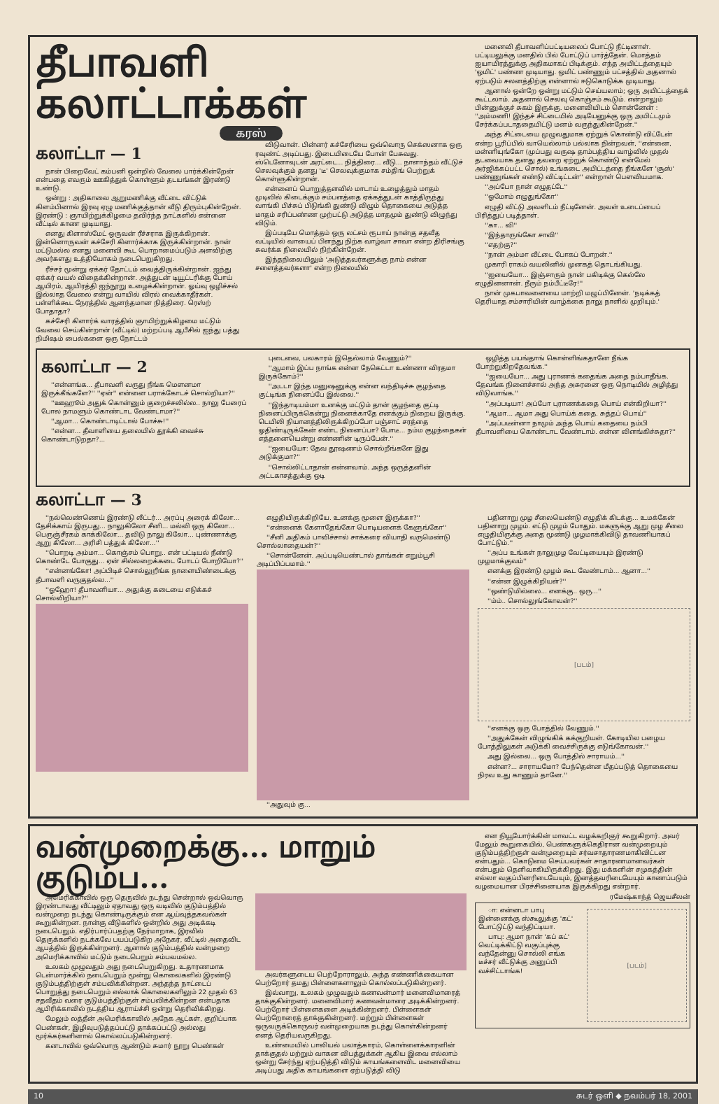தீபாவளி கலாட்டாக்கள்
கரஸ்
கலாட்டா — 1
நான் பிறைவேட் கம்பனி ஒன்றில் வேலை பார்க்கின்றேன் என்பதை எவரும் ஊகித்துக் கொள்ளும் தடயங்கள் இரண்டு உண்டு.
ஒன்று : அதிகாலை ஆறுமணிக்கு வீட்டை விட்டுக் கிளம்பினால் இரவு ஏழு மணிக்குத்தான் வீடு திரும்புகின்றேன். இரண்டு : ஞாயிற்றுக்கிழமை தவிர்ந்த நாட்களில் என்னை வீட்டில் காண முடியாது.
எனது கிளாஸ்மேட் ஒருவன் ரீச்சராக இருக்கிறான். இன்னொருவன் கச்சேரி கிளார்க்காக இருக்கின்றான். நான் மட்டுமல்ல எனது மனைவி கூட பொறாமைப்படும் அளவிற்கு அவர்களது உத்தியோகம் நடைபெறுகிறது.
ரீச்சர் மூன்று ஏக்கர் தோட்டம் வைத்திருக்கின்றான். ஐந்து ஏக்கர் வயல் விதைக்கின்றான். அத்துடன் டியூட்டரிக்கு போய் ஆயிரம், ஆயிரத்தி ஐந்நூறு உழைக்கின்றான். ஓய்வு ஒழிச்சல் இல்லாத வேலை என்று வாயில் விரல் வைக்காதீர்கள். பள்ளிக்கூட நேரத்தில் ஆனந்தமான நித்திரை. ரெஸ்ற் போதாதா?
கச்சேரி கிளார்க் வாரத்தில் ஞாயிற்றுக்கிழமை மட்டும் வேலை செய்கின்றான் (வீட்டில்) மற்றப்படி ஆபீசில் ஐந்து பத்து நிமிஷம் பைல்களை ஒரு நோட்டம்
விடுவான். பின்னர் கச்சேரியை ஒவ்வொரு செக்ஸனாக ஒரு ரவுண்ட் அடிப்பது. இடையிடையே போன் பேசுவது. ஸ்டெனோவுடன் அரட்டை... நித்திரை... வீடு... நாளாந்தம் வீட்டுச் செலவுக்கும் தனது 'டீ' செலவுக்குமாக சம்திங் பெற்றுக் கொள்ளுகின்றான்.
என்னைப் பொறுத்தளவில் மாடாய் உழைத்தும் மாதம் முடிவில் கிடைக்கும் சம்பளத்தை ஏக்கத்துடன் காத்திருந்து வாங்கி பிச்சுப் பிடுங்கி துண்டு விழும் தொகையை அடுத்த மாதம் சரிப்பண்ண முற்பட்டு அடுத்த மாதமும் துண்டு விழுந்து விடும்.
இப்படியே மொத்தம் ஒரு லட்சம் ரூபாய் நான்கு சதவீத வட்டியில் வாயைப் பிளந்து நிற்க வாழ்வா சாவா என்ற திரிசங்கு சுவர்க்க நிலையில் நிற்கின்றேன்.
இந்தநிலையிலும் 'அடுத்தவர்களுக்கு நாம் என்ன சளைத்தவர்களா' என்ற நிலையில்
மனைவி தீபாவளிப்பட்டியலைப் போட்டு நீட்டினாள். பட்டியலுக்கு மனதில் பில் போட்டுப் பார்த்தேன். மொத்தம் ஐயாயிரத்துக்கு அதிகமாகப் பிடிக்கும். எந்த அயிட்டத்தையும் 'ஒமிட்' பண்ண முடியாது. ஒமிட் பண்ணும் பட்சத்தில் அதனால் ஏற்படும் சலனத்திற்கு என்னால் ஈடுகொடுக்க முடியாது.
ஆனால் ஒன்றே ஒன்று மட்டும் செய்யலாம்; ஒரு அயிட்டத்தைக் கூட்டலாம். அதனால் செலவு கொஞ்சம் கூடும். என்றாலும் பின்னுக்குச் சுகம் இருக்கு. மனைவியிடம் சொன்னேன் : ''அம்மணி! இந்தச் சிட்டையில் அடியேனுக்கு ஒரு அயிட்டமும் சேர்க்கப்படாததையிட்டு மனம் வருந்துகின்றேன்.''
அந்த சிட்டையை முழுவதுமாக ஏற்றுக் கொண்டு விட்டேன் என்ற பூரிப்பில் வாயெல்லாம் பல்லாக நின்றவள், ''என்னை, மன்னியுங்கோ (முப்பது வருஷ தாம்பத்திய வாழ்வில் முதல் தடவையாக தனது தவறை ஏற்றுக் கொண்டு என்மேல் அர்ஜிக்கப்பட்ட சொல்) உங்கடை அயிட்டத்தை நீங்களே 'சூஸ்' பண்ணுங்கள் எண்டு விட்டிட்டன்'' என்றாள் பெளவியமாக.
''அப்போ நான் எழுதட்டே''
''ஓமோம் எழுதுங்கோ''
எழுதி விட்டு அவளிடம் நீட்டினேன். அவள் உடைப்பைப் பிரித்துப் படித்தாள்.
''கா... வி''
''இந்தாருங்கோ சாவி''
''எதற்கு?''
''நான் அம்மா வீட்டை போகப் போறன்.''
முகாரி ராகம் வயலினில் முனகத் தொடங்கியது.
''ஐயையோ... இஞ்சாரும் நான் பகிடிக்கு கெல்லே எழுதினனான். நீரும் நம்பீட்டீரே!''
நான் முகபாவனையை மாற்றி மழுப்பினேன். 'நடிக்கத் தெரியாத சம்சாரியின் வாழ்க்கை நாலு நாளில் முறியும்.'
கலாட்டா — 2
''என்னங்க... தீபாவளி வருது நீங்க மௌனமா இருக்கீங்களே?'' ''ஏன்'' என்னை பராக்கோடச் சொல்றியா?''
''ஊஹூம் அதுக் கொன்னும் குறைச்சலில்ல.. நாலு பேரைப் போல நாமளும் கொண்டாட வேண்டாமா?''
''ஆமா... கொண்டாடிட்டால் போச்சு!''
''என்ன... தீவாளியை தலையில் தூக்கி வைச்சு கொண்டாடுறதா?...
புடைவை, பலகாரம் இதெல்லாம் வேணும்?''
''ஆமாம் இப்ப நாங்க என்ன நேகெட்டா உண்ணா விரதமா இருக்கோம்?''
''அடடா இந்த மனுஷனுக்கு என்ன வந்திடிச்சு குழந்தை குட்டிங்க நினைப்பே இல்லை.''
''இந்தாடியம்மா உனக்கு மட்டும் தான் குழந்தை குட்டி நினைப்பிருக்கென்று நினைக்காதே எனக்கும் நிறைய இருக்கு. டெயிலி நியானத்திலிருக்கிறப்போ பஞ்சாட் சரத்தை ஓதிண்டிருக்கேன் எண்ட நினைப்பா? போடீ... நம்ம குழந்தைகள் எத்தனையென்று எண்ணின் டிருப்பேன்.''
''ஐயையோ: தேவ தூஷணம் சொல்றீங்களே இது அடுக்குமா?''
''சொல்லிட்டாதான் என்னவாம். அந்த ஒருத்தனின் அட்டகாசத்துக்கு ஒடி
ஒழித்த பயங்தாங் கொள்ளிங்கதானே நீங்க போற்றுகிறதேவங்க.''
''ஐயையோ... அது புராணக் கதைங்க அதை நம்பாதீங்க. தேவங்க நினைச்சால் அந்த அசுரனை ஒரு நொடியில் அழித்து விடுவாங்க.''
''அப்படியா! அப்போ புராணக்கதை பொய் என்கிறியா?''
''ஆமா... ஆமா அது பொய்க் கதை. சுத்தப் பொய்''
''அப்படீன்னா நாமும் அந்த பொய் கதையை நம்பி தீபாவளியை கொண்டாட வேண்டாம். என்ன விளங்கிச்சுதா?''
கலாட்டா — 3
''நல்லெண்ணெய் இரண்டு லீட்டர்... அரப்பு அரைக் கிலோ... தேசிக்காய் இருபது... நாலுகிலோ சீனி... மல்லி ஒரு கிலோ... பெருஞ்சீரகம் காக்கிலோ... தவிடு நாலு கிலோ... புண்ணாக்கு ஆறு கிலோ... அரிசி பத்துக் கிலோ...''
''பொறடி அம்மா... கொஞ்சம் பொறு.. என் பட்டியல் நீண்டு கொண்டே போகுது... ஏன் சில்லறைக்கடை போடப் போறியோ?''
''என்னங்கோ! அப்பிடிச் சொல்லுறீங்க நாளையிண்டைக்கு தீபாவளி வருகுதல்ல...''
''ஓஹோ! தீபாவளியா... அதுக்கு கடையை எடுக்கச் சொல்லிறியா?''
எழுதியிருக்கிறியே. உனக்கு மூளை இருக்கா?''
''என்னைக் கேளாதேங்கோ பொடியளைக் கேளுங்கோ''
''சீனி அதிகம் பாவிச்சால் சாக்கரை வியாதி வருமெண்டு சொல்லாதையன்?''
''சொன்னேன். அப்படியெண்டால் தாங்கள் எறும்பூசி அடிப்பிப்பமாம்.''
''அதுவும் கு...
பதினாறு முழ சீலையெண்டு எழுதிக் கிடக்கு... உமக்கேன் பதினாறு முழம். எட்டு முழம் போதும். மகளுக்கு ஆறு முழ சீலை எழுதியிருக்கு அதை மூண்டு முழமாக்கிவிடு தாவணியாகப் போட்டும்.''
''அப்ப உங்கள் நாலுமுழ வேட்டியையும் இரண்டு முழமாக்குவம்''
எனக்கு இரண்டு முழம் கூட வேண்டாம்... ஆனா...''
''என்ன இழுக்கிறியள்?''
''ஒண்டுமில்லை... எனக்கு.. ஒரு...''
''ம்ம்.. சொல்லுங்கோவன்?''
[படம்]
''எனக்கு ஒரு போத்தில் வேணும்.''
''அதுக்கேன் விழுங்கிக் கக்குறியள். கோடியில பழைய போத்திலுகள் அடுக்கி வைச்சிருக்கு எடுங்கோவன்.''
அது இல்லை... ஒரு போத்தில் சாராயம்...''
என்ன?... சாராயமோ? பேந்தென்ன மீதப்படுத் தொகையை நிரவ உது காணும் தானே.''
வன்முறைக்கு... மாறும் குடும்ப...
அமெரிக்காவில் ஒரு தெருவில் நடந்து சென்றால் ஒவ்வொரு இரண்டாவது வீட்டிலும் ஏதாவது ஒரு வடிவில் குடும்பத்தில் வன்முறை நடந்து கொண்டிருக்கும் என ஆய்வுத்தகவல்கள் கூறுகின்றன. நான்கு வீடுகளில் ஒன்றில் அது அடிக்கடி நடைபெறும். எதிர்பார்ப்பதற்கு நேர்மாறாக, இரவில் தெருக்களில் நடக்கவே பயப்படுகிற அநேகர், வீட்டில் அதைவிட ஆபத்தில் இருக்கின்றனர். ஆனால் குடும்பத்தில் வன்முறை அமெரிக்காவில் மட்டும் நடைபெறும் சம்பவமல்ல.
உலகம் முழுவதும் அது நடைபெறுகிறது. உதாரணமாக டென்மார்க்கில் நடைபெறும் மூன்று கொலைகளில் இரண்டு குடும்பத்திற்குள் சம்பவிக்கின்றன. அந்தந்த நாட்டைப் பொறுத்து நடைபெறும் எல்லாக் கொலைகளிலும் 22 முதல் 63 சதவீதம் வரை குடும்பத்திற்குள் சம்பவிக்கின்றன என்பதாக ஆபிரிக்காவில் நடத்திய ஆராய்ச்சி ஒன்று தெரிவிக்கிறது.
மேலும் லத்தீன் அமெரிக்காவில் அநேக ஆட்கள், குறிப்பாக பெண்கள், இழிவுபடுத்தப்பட்டு தாக்கப்பட்டு அல்லது மூர்க்கர்களினால் கொல்லப்படுகின்றனர்.
கனடாவில் ஒவ்வொரு ஆண்டும் சுமார் நூறு பெண்கள்
அவர்களுடைய பெற்றோராலும், அந்த எண்ணிக்கையான பெற்றோர் தமது பிள்ளைகளாலும் கொல்லப்படுகின்றனர்.
இவ்வாறு, உலகம் முழுவதும் கணவன்மார் மனைவிமாரைத் தாக்குகின்றனர். மனைவிமார் கணவன்மாரை அடிக்கின்றனர். பெற்றோர் பிள்ளைகளை அடிக்கின்றனர். பிள்ளைகள் பெற்றோரைத் தாக்குகின்றனர். மற்றும் பிள்ளைகள் ஒருவருக்கொருவர் வன்முறையாக நடந்து கொள்கின்றனர் எனத் தெரியவருகிறது.
உண்மையில் பாலியல் பலாத்காரம், கொள்ளைக்காரனின் தாக்குதல் மற்றும் வாகன விபத்துக்கள் ஆகிய இவை எல்லாம் ஒன்று சேர்ந்து ஏற்படுத்தி விடும் காயங்களைவிட மனைவியை அடிப்பது அதிக காயங்களை ஏற்படுத்தி விடு
என நியூயோர்க்கின் மாவட்ட வழக்கறிஞர் கூறுகிறார். அவர் மேலும் கூறுகையில், பெண்களுக்கெதிரான வன்முறையும் குடும்பத்திற்குள் வன்முறையும் சர்வசாதாரணமாகிவிட்டன என்பதும்... கொடுமை செய்பவர்கள் சாதாரணமானவர்கள் என்பதும் தெளிவாகியிருக்கிறது. இது மக்களின் சமுகத்தின் எல்லா வகுப்பினரிடையேயும், இனத்தவரிடையேயும் காணப்படும் வழமையான பிரச்சினையாக இருக்கிறது என்றார்.
ரமேஷ்காந்த் ஜெயசீலன்
ா: என்னடா பாபு இன்னைக்கு ஸ்கூலுக்கு 'கட்' போட்டுட்டு வந்திட்டியா.
பாபு: ஆமா நான் 'கப் கட்' வெட்டிக்கிட்டு வகுப்புக்கு வந்தேன்னு சொல்லி எங்க டீச்சர் வீட்டுக்கு அனுப்பி வச்சிட்டாங்க!
[படம்]
10 சுடர் ஒளி ◆ நவம்பர் 18, 2001